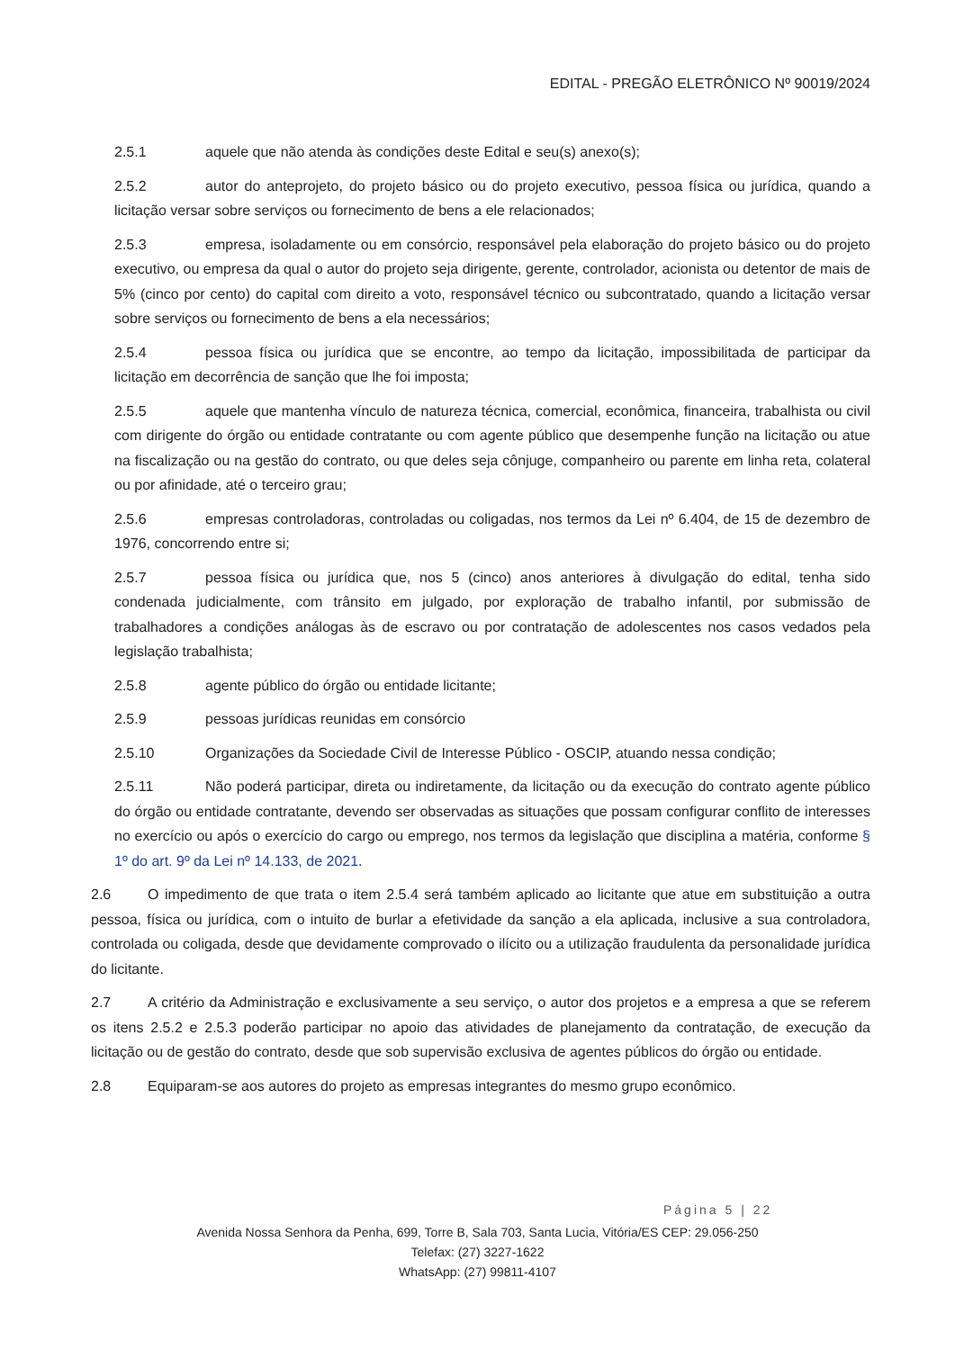EDITAL - PREGÃO ELETRÔNICO Nº 90019/2024
2.5.1 aquele que não atenda às condições deste Edital e seu(s) anexo(s);
2.5.2 autor do anteprojeto, do projeto básico ou do projeto executivo, pessoa física ou jurídica, quando a licitação versar sobre serviços ou fornecimento de bens a ele relacionados;
2.5.3 empresa, isoladamente ou em consórcio, responsável pela elaboração do projeto básico ou do projeto executivo, ou empresa da qual o autor do projeto seja dirigente, gerente, controlador, acionista ou detentor de mais de 5% (cinco por cento) do capital com direito a voto, responsável técnico ou subcontratado, quando a licitação versar sobre serviços ou fornecimento de bens a ela necessários;
2.5.4 pessoa física ou jurídica que se encontre, ao tempo da licitação, impossibilitada de participar da licitação em decorrência de sanção que lhe foi imposta;
2.5.5 aquele que mantenha vínculo de natureza técnica, comercial, econômica, financeira, trabalhista ou civil com dirigente do órgão ou entidade contratante ou com agente público que desempenhe função na licitação ou atue na fiscalização ou na gestão do contrato, ou que deles seja cônjuge, companheiro ou parente em linha reta, colateral ou por afinidade, até o terceiro grau;
2.5.6 empresas controladoras, controladas ou coligadas, nos termos da Lei nº 6.404, de 15 de dezembro de 1976, concorrendo entre si;
2.5.7 pessoa física ou jurídica que, nos 5 (cinco) anos anteriores à divulgação do edital, tenha sido condenada judicialmente, com trânsito em julgado, por exploração de trabalho infantil, por submissão de trabalhadores a condições análogas às de escravo ou por contratação de adolescentes nos casos vedados pela legislação trabalhista;
2.5.8 agente público do órgão ou entidade licitante;
2.5.9 pessoas jurídicas reunidas em consórcio
2.5.10 Organizações da Sociedade Civil de Interesse Público - OSCIP, atuando nessa condição;
2.5.11 Não poderá participar, direta ou indiretamente, da licitação ou da execução do contrato agente público do órgão ou entidade contratante, devendo ser observadas as situações que possam configurar conflito de interesses no exercício ou após o exercício do cargo ou emprego, nos termos da legislação que disciplina a matéria, conforme § 1º do art. 9º da Lei nº 14.133, de 2021.
2.6 O impedimento de que trata o item 2.5.4 será também aplicado ao licitante que atue em substituição a outra pessoa, física ou jurídica, com o intuito de burlar a efetividade da sanção a ela aplicada, inclusive a sua controladora, controlada ou coligada, desde que devidamente comprovado o ilícito ou a utilização fraudulenta da personalidade jurídica do licitante.
2.7 A critério da Administração e exclusivamente a seu serviço, o autor dos projetos e a empresa a que se referem os itens 2.5.2 e 2.5.3 poderão participar no apoio das atividades de planejamento da contratação, de execução da licitação ou de gestão do contrato, desde que sob supervisão exclusiva de agentes públicos do órgão ou entidade.
2.8 Equiparam-se aos autores do projeto as empresas integrantes do mesmo grupo econômico.
Página 5 | 22
Avenida Nossa Senhora da Penha, 699, Torre B, Sala 703, Santa Lucia, Vitória/ES CEP: 29.056-250
Telefax: (27) 3227-1622
WhatsApp: (27) 99811-4107